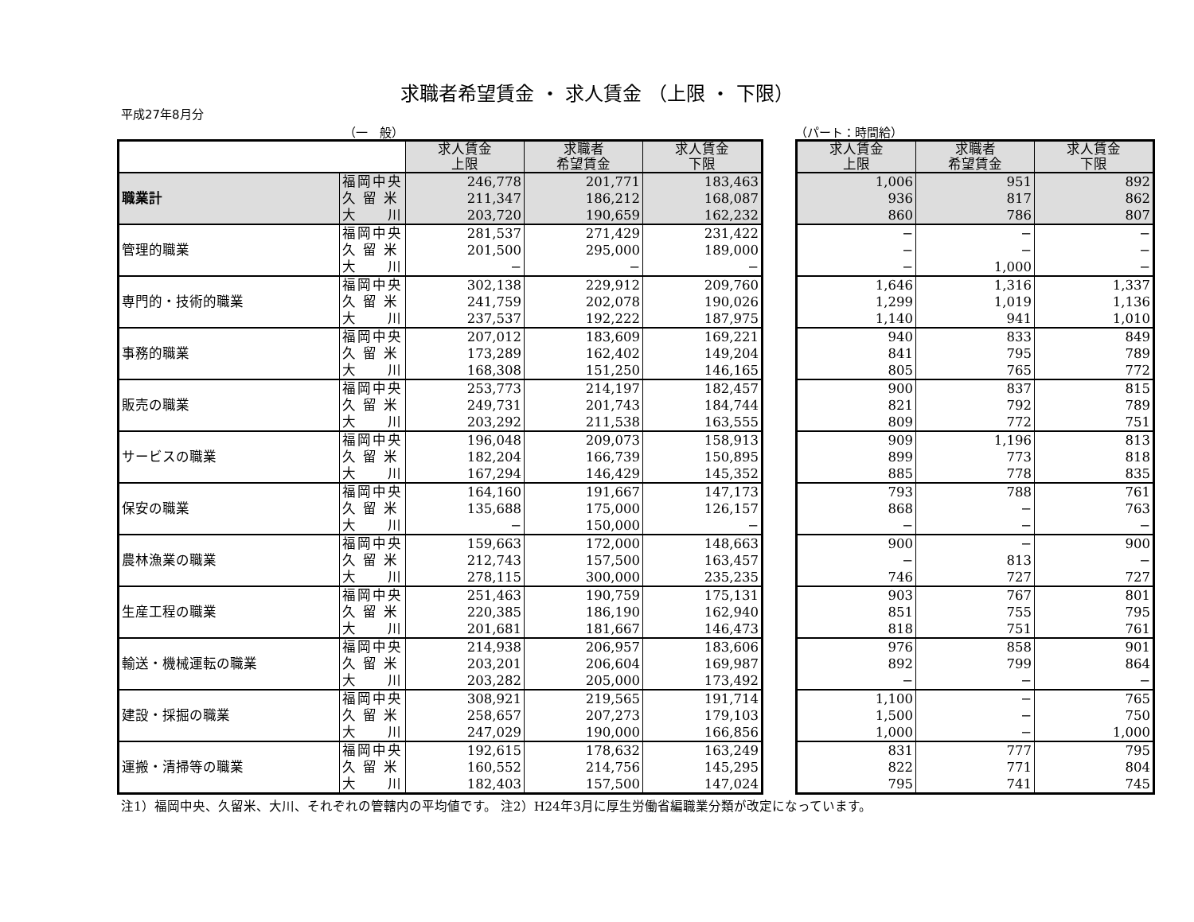求職者希望賃金 ・ 求人賃金 （上限 ・ 下限）
平成27年8月分
（一　般）
| | | 求人賃金 上限 | 求職者 希望賃金 | 求人賃金 下限 |
| --- | --- | --- | --- | --- |
| 職業計 | 福岡中央 | 246,778 | 201,771 | 183,463 |
| | 久 留 米 | 211,347 | 186,212 | 168,087 |
| | 大 川 | 203,720 | 190,659 | 162,232 |
| 管理的職業 | 福岡中央 | 281,537 | 271,429 | 231,422 |
| | 久 留 米 | 201,500 | 295,000 | 189,000 |
| | 大 川 | − | − | − |
| 専門的・技術的職業 | 福岡中央 | 302,138 | 229,912 | 209,760 |
| | 久 留 米 | 241,759 | 202,078 | 190,026 |
| | 大 川 | 237,537 | 192,222 | 187,975 |
| 事務的職業 | 福岡中央 | 207,012 | 183,609 | 169,221 |
| | 久 留 米 | 173,289 | 162,402 | 149,204 |
| | 大 川 | 168,308 | 151,250 | 146,165 |
| 販売の職業 | 福岡中央 | 253,773 | 214,197 | 182,457 |
| | 久 留 米 | 249,731 | 201,743 | 184,744 |
| | 大 川 | 203,292 | 211,538 | 163,555 |
| サービスの職業 | 福岡中央 | 196,048 | 209,073 | 158,913 |
| | 久 留 米 | 182,204 | 166,739 | 150,895 |
| | 大 川 | 167,294 | 146,429 | 145,352 |
| 保安の職業 | 福岡中央 | 164,160 | 191,667 | 147,173 |
| | 久 留 米 | 135,688 | 175,000 | 126,157 |
| | 大 川 | − | 150,000 | − |
| 農林漁業の職業 | 福岡中央 | 159,663 | 172,000 | 148,663 |
| | 久 留 米 | 212,743 | 157,500 | 163,457 |
| | 大 川 | 278,115 | 300,000 | 235,235 |
| 生産工程の職業 | 福岡中央 | 251,463 | 190,759 | 175,131 |
| | 久 留 米 | 220,385 | 186,190 | 162,940 |
| | 大 川 | 201,681 | 181,667 | 146,473 |
| 輸送・機械運転の職業 | 福岡中央 | 214,938 | 206,957 | 183,606 |
| | 久 留 米 | 203,201 | 206,604 | 169,987 |
| | 大 川 | 203,282 | 205,000 | 173,492 |
| 建設・採掘の職業 | 福岡中央 | 308,921 | 219,565 | 191,714 |
| | 久 留 米 | 258,657 | 207,273 | 179,103 |
| | 大 川 | 247,029 | 190,000 | 166,856 |
| 運搬・清掃等の職業 | 福岡中央 | 192,615 | 178,632 | 163,249 |
| | 久 留 米 | 160,552 | 214,756 | 145,295 |
| | 大 川 | 182,403 | 157,500 | 147,024 |
（パート：時間給）
| 求人賃金 上限 | 求職者 希望賃金 | 求人賃金 下限 |
| --- | --- | --- |
| 1,006 | 951 | 892 |
| 936 | 817 | 862 |
| 860 | 786 | 807 |
| − | − | − |
| − | − | − |
| − | 1,000 | − |
| 1,646 | 1,316 | 1,337 |
| 1,299 | 1,019 | 1,136 |
| 1,140 | 941 | 1,010 |
| 940 | 833 | 849 |
| 841 | 795 | 789 |
| 805 | 765 | 772 |
| 900 | 837 | 815 |
| 821 | 792 | 789 |
| 809 | 772 | 751 |
| 909 | 1,196 | 813 |
| 899 | 773 | 818 |
| 885 | 778 | 835 |
| 793 | 788 | 761 |
| 868 | − | 763 |
| − | − | − |
| 900 | − | 900 |
| − | 813 | − |
| 746 | 727 | 727 |
| 903 | 767 | 801 |
| 851 | 755 | 795 |
| 818 | 751 | 761 |
| 976 | 858 | 901 |
| 892 | 799 | 864 |
| − | − | − |
| 1,100 | − | 765 |
| 1,500 | − | 750 |
| 1,000 | − | 1,000 |
| 831 | 777 | 795 |
| 822 | 771 | 804 |
| 795 | 741 | 745 |
注1）福岡中央、久留米、大川、それぞれの管轄内の平均値です。 注2）H24年3月に厚生労働省編職業分類が改定になっています。